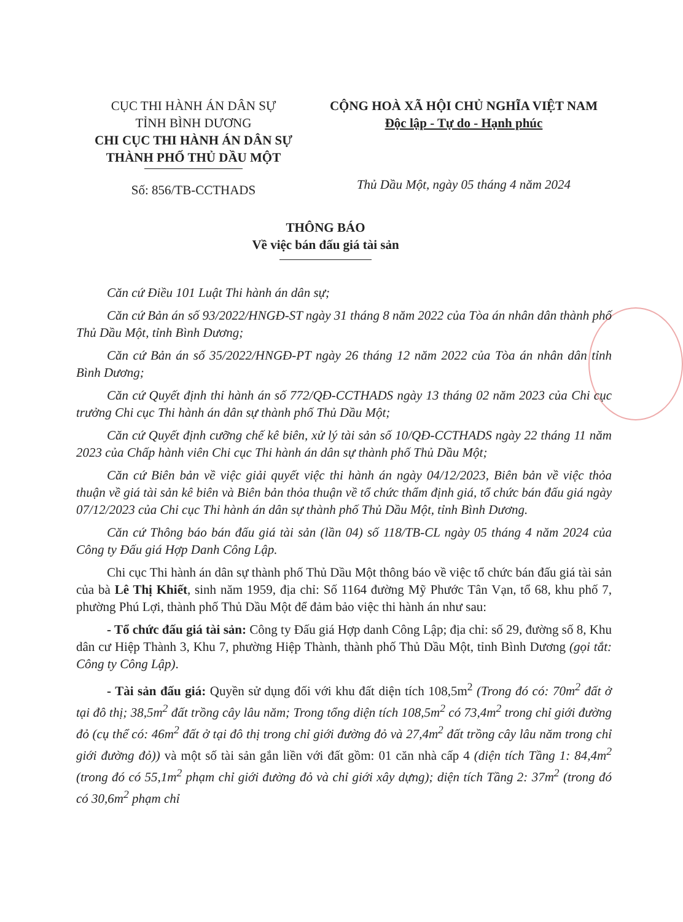CỤC THI HÀNH ÁN DÂN SỰ
TỈNH BÌNH DƯƠNG
CHI CỤC THI HÀNH ÁN DÂN SỰ
THÀNH PHỐ THỦ DẦU MỘT
Số: 856/TB-CCTHADS
CỘNG HOÀ XÃ HỘI CHỦ NGHĨA VIỆT NAM
Độc lập - Tự do - Hạnh phúc
Thủ Dầu Một, ngày 05 tháng 4 năm 2024
THÔNG BÁO
Về việc bán đấu giá tài sản
Căn cứ Điều 101 Luật Thi hành án dân sự;
Căn cứ Bản án số 93/2022/HNGĐ-ST ngày 31 tháng 8 năm 2022 của Tòa án nhân dân thành phố Thủ Dầu Một, tỉnh Bình Dương;
Căn cứ Bản án số 35/2022/HNGĐ-PT ngày 26 tháng 12 năm 2022 của Tòa án nhân dân tỉnh Bình Dương;
Căn cứ Quyết định thi hành án số 772/QĐ-CCTHADS ngày 13 tháng 02 năm 2023 của Chi cục trưởng Chi cục Thi hành án dân sự thành phố Thủ Dầu Một;
Căn cứ Quyết định cưỡng chế kê biên, xử lý tài sản số 10/QĐ-CCTHADS ngày 22 tháng 11 năm 2023 của Chấp hành viên Chi cục Thi hành án dân sự thành phố Thủ Dầu Một;
Căn cứ Biên bản về việc giải quyết việc thi hành án ngày 04/12/2023, Biên bản về việc thỏa thuận về giá tài sản kê biên và Biên bản thỏa thuận về tổ chức thẩm định giá, tổ chức bán đấu giá ngày 07/12/2023 của Chi cục Thi hành án dân sự thành phố Thủ Dầu Một, tỉnh Bình Dương.
Căn cứ Thông báo bán đấu giá tài sản (lần 04) số 118/TB-CL ngày 05 tháng 4 năm 2024 của Công ty Đấu giá Hợp Danh Công Lập.
Chi cục Thi hành án dân sự thành phố Thủ Dầu Một thông báo về việc tổ chức bán đấu giá tài sản của bà Lê Thị Khiết, sinh năm 1959, địa chỉ: Số 1164 đường Mỹ Phước Tân Vạn, tổ 68, khu phố 7, phường Phú Lợi, thành phố Thủ Dầu Một để đảm bảo việc thi hành án như sau:
- Tổ chức đấu giá tài sản: Công ty Đấu giá Hợp danh Công Lập; địa chỉ: số 29, đường số 8, Khu dân cư Hiệp Thành 3, Khu 7, phường Hiệp Thành, thành phố Thủ Dầu Một, tỉnh Bình Dương (gọi tắt: Công ty Công Lập).
- Tài sản đấu giá: Quyền sử dụng đối với khu đất diện tích 108,5m<sup>2</sup> (Trong đó có: 70m<sup>2</sup> đất ở tại đô thị; 38,5m<sup>2</sup> đất trồng cây lâu năm; Trong tổng diện tích 108,5m<sup>2</sup> có 73,4m<sup>2</sup> trong chỉ giới đường đỏ (cụ thể có: 46m<sup>2</sup> đất ở tại đô thị trong chỉ giới đường đỏ và 27,4m<sup>2</sup> đất trồng cây lâu năm trong chỉ giới đường đỏ)) và một số tài sản gắn liền với đất gồm: 01 căn nhà cấp 4 (diện tích Tầng 1: 84,4m<sup>2</sup> (trong đó có 55,1m<sup>2</sup> phạm chỉ giới đường đỏ và chỉ giới xây dựng); diện tích Tầng 2: 37m<sup>2</sup> (trong đó có 30,6m<sup>2</sup> phạm chỉ